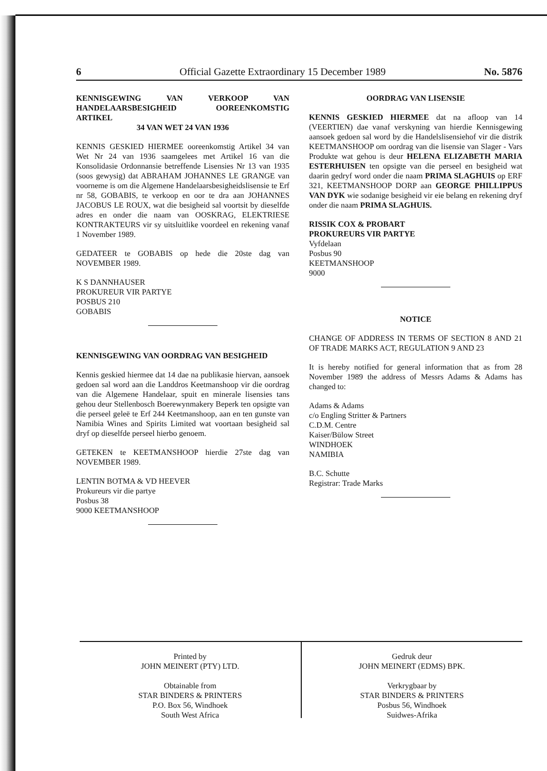6 Official Gazette Extraordinary 15 December 1989 No. 5876
KENNISGEWING VAN VERKOOP VAN HANDELAARSBESIGHEID OOREENKOMSTIG ARTIKEL
34 VAN WET 24 VAN 1936
KENNIS GESKIED HIERMEE ooreenkomstig Artikel 34 van Wet Nr 24 van 1936 saamgelees met Artikel 16 van die Konsolidasie Ordonnansie betreffende Lisensies Nr 13 van 1935 (soos gewysig) dat ABRAHAM JOHANNES LE GRANGE van voorneme is om die Algemene Handelaarsbesigheidslisensie te Erf nr 58, GOBABIS, te verkoop en oor te dra aan JOHANNES JACOBUS LE ROUX, wat die besigheid sal voortsit by dieselfde adres en onder die naam van OOSKRAG, ELEKTRIESE KONTRAKTEURS vir sy uitsluitlike voordeel en rekening vanaf 1 November 1989.
GEDATEER te GOBABIS op hede die 20ste dag van NOVEMBER 1989.
K S DANNHAUSER
PROKUREUR VIR PARTYE
POSBUS 210
GOBABIS
KENNISGEWING VAN OORDRAG VAN BESIGHEID
Kennis geskied hiermee dat 14 dae na publikasie hiervan, aansoek gedoen sal word aan die Landdros Keetmanshoop vir die oordrag van die Algemene Handelaar, spuit en minerale lisensies tans gehou deur Stellenbosch Boerewynmakery Beperk ten opsigte van die perseel geleë te Erf 244 Keetmanshoop, aan en ten gunste van Namibia Wines and Spirits Limited wat voortaan besigheid sal dryf op dieselfde perseel hierbo genoem.
GETEKEN te KEETMANSHOOP hierdie 27ste dag van NOVEMBER 1989.
LENTIN BOTMA & VD HEEVER
Prokureurs vir die partye
Posbus 38
9000 KEETMANSHOOP
OORDRAG VAN LISENSIE
KENNIS GESKIED HIERMEE dat na afloop van 14 (VEERTIEN) dae vanaf verskyning van hierdie Kennisgewing aansoek gedoen sal word by die Handelslisensiehof vir die distrik KEETMANSHOOP om oordrag van die lisensie van Slager - Vars Produkte wat gehou is deur HELENA ELIZABETH MARIA ESTERHUISEN ten opsigte van die perseel en besigheid wat daarin gedryf word onder die naam PRIMA SLAGHUIS op ERF 321, KEETMANSHOOP DORP aan GEORGE PHILLIPPUS VAN DYK wie sodanige besigheid vir eie belang en rekening dryf onder die naam PRIMA SLAGHUIS.
RISSIK COX & PROBART
PROKUREURS VIR PARTYE
Vyfdelaan
Posbus 90
KEETMANSHOOP
9000
NOTICE
CHANGE OF ADDRESS IN TERMS OF SECTION 8 AND 21 OF TRADE MARKS ACT, REGULATION 9 AND 23
It is hereby notified for general information that as from 28 November 1989 the address of Messrs Adams & Adams has changed to:
Adams & Adams
c/o Engling Stritter & Partners
C.D.M. Centre
Kaiser/Bülow Street
WINDHOEK
NAMIBIA
B.C. Schutte
Registrar: Trade Marks
Printed by
JOHN MEINERT (PTY) LTD.
Obtainable from
STAR BINDERS & PRINTERS
P.O. Box 56, Windhoek
South West Africa
Gedruk deur
JOHN MEINERT (EDMS) BPK.
Verkrygbaar by
STAR BINDERS & PRINTERS
Posbus 56, Windhoek
Suidwes-Afrika